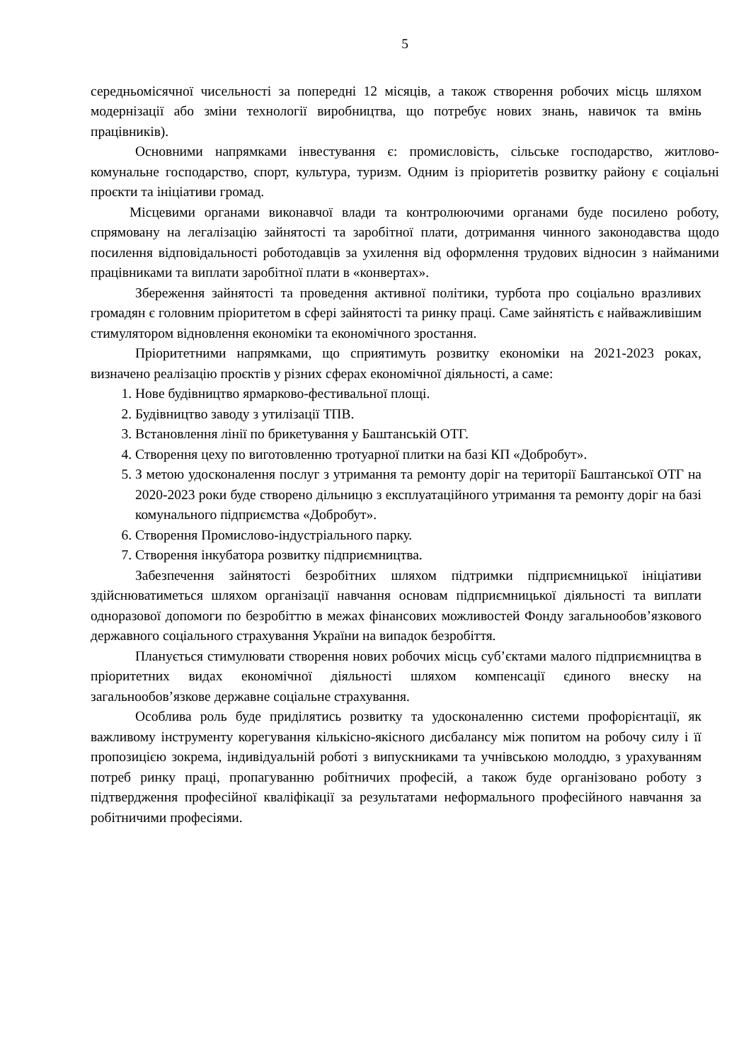5
середньомісячної чисельності за попередні 12 місяців, а також створення робочих місць шляхом модернізації або зміни технології виробництва, що потребує нових знань, навичок та вмінь працівників).
Основними напрямками інвестування є: промисловість, сільське господарство, житлово-комунальне господарство, спорт, культура, туризм. Одним із пріоритетів розвитку району є соціальні проєкти та ініціативи громад.
Місцевими органами виконавчої влади та контролюючими органами буде посилено роботу, спрямовану на легалізацію зайнятості та заробітної плати, дотримання чинного законодавства щодо посилення відповідальності роботодавців за ухилення від оформлення трудових відносин з найманими працівниками та виплати заробітної плати в «конвертах».
Збереження зайнятості та проведення активної політики, турбота про соціально вразливих громадян є головним пріоритетом в сфері зайнятості та ринку праці. Саме зайнятість є найважливішим стимулятором відновлення економіки та економічного зростання.
Пріоритетними напрямками, що сприятимуть розвитку економіки на 2021-2023 роках, визначено реалізацію проєктів у різних сферах економічної діяльності, а саме:
1. Нове будівництво ярмарково-фестивальної площі.
2. Будівництво заводу з утилізації ТПВ.
3. Встановлення лінії по брикетування у Баштанській ОТГ.
4. Створення цеху по виготовленню тротуарної плитки на базі КП «Добробут».
5. З метою удосконалення послуг з утримання та ремонту доріг на території Баштанської ОТГ на 2020-2023 роки буде створено дільницю з експлуатаційного утримання та ремонту доріг на базі комунального підприємства «Добробут».
6. Створення Промислово-індустріального парку.
7. Створення інкубатора розвитку підприємництва.
Забезпечення зайнятості безробітних шляхом підтримки підприємницької ініціативи здійснюватиметься шляхом організації навчання основам підприємницької діяльності та виплати одноразової допомоги по безробіттю в межах фінансових можливостей Фонду загальнообов’язкового державного соціального страхування України на випадок безробіття.
Планується стимулювати створення нових робочих місць суб’єктами малого підприємництва в пріоритетних видах економічної діяльності шляхом компенсації єдиного внеску на загальнообов’язкове державне соціальне страхування.
Особлива роль буде приділятись розвитку та удосконаленню системи профорієнтації, як важливому інструменту корегування кількісно-якісного дисбалансу між попитом на робочу силу і її пропозицією зокрема, індивідуальній роботі з випускниками та учнівською молоддю, з урахуванням потреб ринку праці, пропагуванню робітничих професій, а також буде організовано роботу з підтвердження професійної кваліфікації за результатами неформального професійного навчання за робітничими професіями.